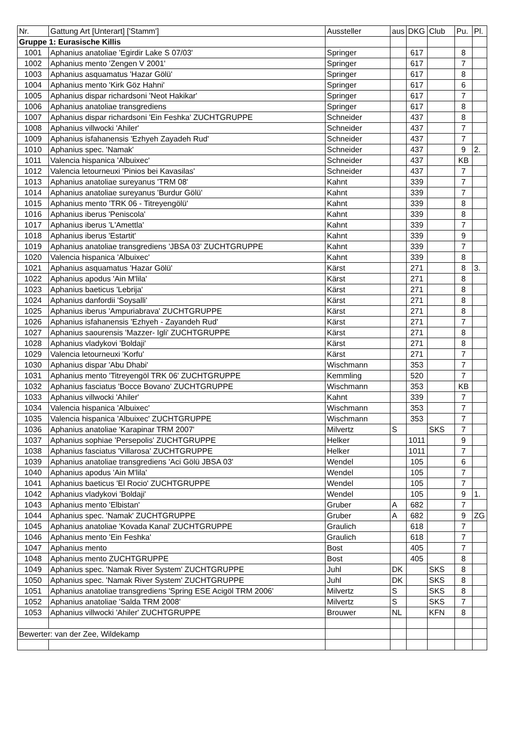| Nr. | Gattung Art [Unterart] ['Stamm'] | Aussteller | aus | DKG | Club | Pu. | Pl. |
| --- | --- | --- | --- | --- | --- | --- | --- |
| Gruppe 1: Eurasische Killis | | | | | | | |
| 1001 | Aphanius anatoliae 'Egirdir Lake S 07/03' | Springer | | 617 | | 8 | |
| 1002 | Aphanius mento 'Zengen V 2001' | Springer | | 617 | | 7 | |
| 1003 | Aphanius asquamatus 'Hazar Gölü' | Springer | | 617 | | 8 | |
| 1004 | Aphanius mento 'Kirk Göz Hahni' | Springer | | 617 | | 6 | |
| 1005 | Aphanius dispar richardsoni 'Neot Hakikar' | Springer | | 617 | | 7 | |
| 1006 | Aphanius anatoliae transgrediens | Springer | | 617 | | 8 | |
| 1007 | Aphanius dispar richardsoni 'Ein Feshka' ZUCHTGRUPPE | Schneider | | 437 | | 8 | |
| 1008 | Aphanius villwocki 'Ahiler' | Schneider | | 437 | | 7 | |
| 1009 | Aphanius isfahanensis 'Ezhyeh Zayadeh Rud' | Schneider | | 437 | | 7 | |
| 1010 | Aphanius spec. 'Namak' | Schneider | | 437 | | 9 | 2. |
| 1011 | Valencia hispanica 'Albuixec' | Schneider | | 437 | | KB | |
| 1012 | Valencia letourneuxi 'Pinios bei Kavasilas' | Schneider | | 437 | | 7 | |
| 1013 | Aphanius anatoliae sureyanus 'TRM 08' | Kahnt | | 339 | | 7 | |
| 1014 | Aphanius anatoliae sureyanus 'Burdur Gölü' | Kahnt | | 339 | | 7 | |
| 1015 | Aphanius mento 'TRK 06 - Titreyengölü' | Kahnt | | 339 | | 8 | |
| 1016 | Aphanius iberus 'Peniscola' | Kahnt | | 339 | | 8 | |
| 1017 | Aphanius iberus 'L'Amettla' | Kahnt | | 339 | | 7 | |
| 1018 | Aphanius iberus 'Estartit' | Kahnt | | 339 | | 9 | |
| 1019 | Aphanius anatoliae transgrediens 'JBSA 03' ZUCHTGRUPPE | Kahnt | | 339 | | 7 | |
| 1020 | Valencia hispanica 'Albuixec' | Kahnt | | 339 | | 8 | |
| 1021 | Aphanius asquamatus 'Hazar Gölü' | Kärst | | 271 | | 8 | 3. |
| 1022 | Aphanius apodus 'Ain M'lila' | Kärst | | 271 | | 8 | |
| 1023 | Aphanius baeticus 'Lebrija' | Kärst | | 271 | | 8 | |
| 1024 | Aphanius danfordii 'Soysalli' | Kärst | | 271 | | 8 | |
| 1025 | Aphanius iberus 'Ampuriabrava' ZUCHTGRUPPE | Kärst | | 271 | | 8 | |
| 1026 | Aphanius isfahanensis 'Ezhyeh - Zayandeh Rud' | Kärst | | 271 | | 7 | |
| 1027 | Aphanius saourensis 'Mazzer- Igli' ZUCHTGRUPPE | Kärst | | 271 | | 8 | |
| 1028 | Aphanius vladykovi 'Boldaji' | Kärst | | 271 | | 8 | |
| 1029 | Valencia letourneuxi 'Korfu' | Kärst | | 271 | | 7 | |
| 1030 | Aphanius dispar 'Abu Dhabi' | Wischmann | | 353 | | 7 | |
| 1031 | Aphanius mento 'Titreyengöl TRK 06' ZUCHTGRUPPE | Kemmling | | 520 | | 7 | |
| 1032 | Aphanius fasciatus 'Bocce Bovano' ZUCHTGRUPPE | Wischmann | | 353 | | KB | |
| 1033 | Aphanius villwocki 'Ahiler' | Kahnt | | 339 | | 7 | |
| 1034 | Valencia hispanica 'Albuixec' | Wischmann | | 353 | | 7 | |
| 1035 | Valencia hispanica 'Albuixec' ZUCHTGRUPPE | Wischmann | | 353 | | 7 | |
| 1036 | Aphanius anatoliae 'Karapinar TRM 2007' | Milvertz | S | | SKS | 7 | |
| 1037 | Aphanius sophiae 'Persepolis' ZUCHTGRUPPE | Helker | | 1011 | | 9 | |
| 1038 | Aphanius fasciatus 'Villarosa' ZUCHTGRUPPE | Helker | | 1011 | | 7 | |
| 1039 | Aphanius anatoliae transgrediens 'Aci Gölü JBSA 03' | Wendel | | 105 | | 6 | |
| 1040 | Aphanius apodus 'Ain M'lila' | Wendel | | 105 | | 7 | |
| 1041 | Aphanius baeticus 'El Rocio' ZUCHTGRUPPE | Wendel | | 105 | | 7 | |
| 1042 | Aphanius vladykovi 'Boldaji' | Wendel | | 105 | | 9 | 1. |
| 1043 | Aphanius mento 'Elbistan' | Gruber | A | 682 | | 7 | |
| 1044 | Aphanius spec. 'Namak' ZUCHTGRUPPE | Gruber | A | 682 | | 9 | ZG |
| 1045 | Aphanius anatoliae 'Kovada Kanal' ZUCHTGRUPPE | Graulich | | 618 | | 7 | |
| 1046 | Aphanius mento 'Ein Feshka' | Graulich | | 618 | | 7 | |
| 1047 | Aphanius mento | Bost | | 405 | | 7 | |
| 1048 | Aphanius mento ZUCHTGRUPPE | Bost | | 405 | | 8 | |
| 1049 | Aphanius spec. 'Namak River System' ZUCHTGRUPPE | Juhl | DK | | SKS | 8 | |
| 1050 | Aphanius spec. 'Namak River System' ZUCHTGRUPPE | Juhl | DK | | SKS | 8 | |
| 1051 | Aphanius anatoliae transgrediens 'Spring ESE Acigöl TRM 2006' | Milvertz | S | | SKS | 8 | |
| 1052 | Aphanius anatoliae 'Salda TRM 2008' | Milvertz | S | | SKS | 7 | |
| 1053 | Aphanius villwocki 'Ahiler' ZUCHTGRUPPE | Brouwer | NL | | KFN | 8 | |
| Bewerter: van der Zee, Wildekamp | | | | | | | |